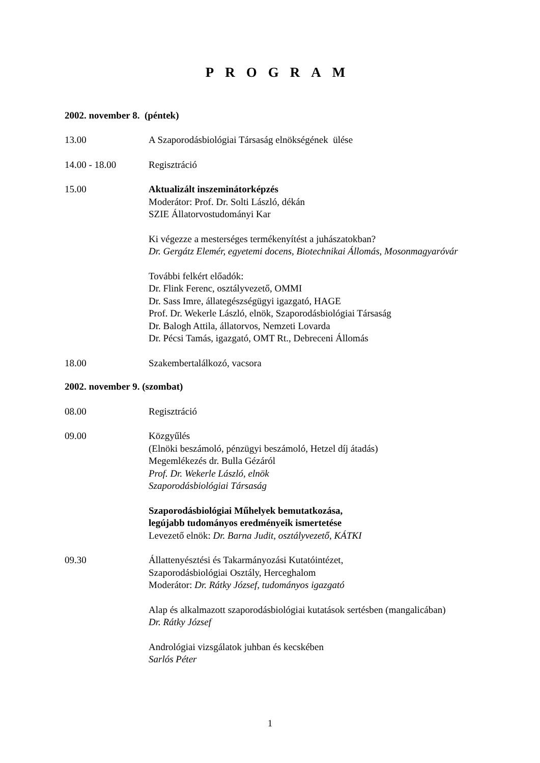PROGRAM
2002. november 8. (péntek)
13.00 A Szaporodásbiológiai Társaság elnökségének ülése
14.00 - 18.00 Regisztráció
15.00 Aktualizált inszeminátorképzés
Moderátor: Prof. Dr. Solti László, dékán
SZIE Állatorvostudományi Kar
Ki végezze a mesterséges termékenyítést a juhászatokban?
Dr. Gergátz Elemér, egyetemi docens, Biotechnikai Állomás, Mosonmagyaróvár
További felkért előadók:
Dr. Flink Ferenc, osztályvezető, OMMI
Dr. Sass Imre, állategészségügyi igazgató, HAGE
Prof. Dr. Wekerle László, elnök, Szaporodásbiológiai Társaság
Dr. Balogh Attila, állatorvos, Nemzeti Lovarda
Dr. Pécsi Tamás, igazgató, OMT Rt., Debreceni Állomás
18.00 Szakembertalálkozó, vacsora
2002. november 9. (szombat)
08.00 Regisztráció
09.00 Közgyűlés
(Elnöki beszámoló, pénzügyi beszámoló, Hetzel díj átadás)
Megemlékezés dr. Bulla Gézáról
Prof. Dr. Wekerle László, elnök
Szaporodásbiológiai Társaság
Szaporodásbiológiai Műhelyek bemutatkozása,
legújabb tudományos eredményeik ismertetése
Levezető elnök: Dr. Barna Judit, osztályvezető, KÁTKI
09.30 Állattenyésztési és Takarmányozási Kutatóintézet,
Szaporodásbiológiai Osztály, Herceghalom
Moderátor: Dr. Rátky József, tudományos igazgató
Alap és alkalmazott szaporodásbiológiai kutatások sertésben (mangalicában)
Dr. Rátky József
Andrológiai vizsgálatok juhban és kecskében
Sarlós Péter
1